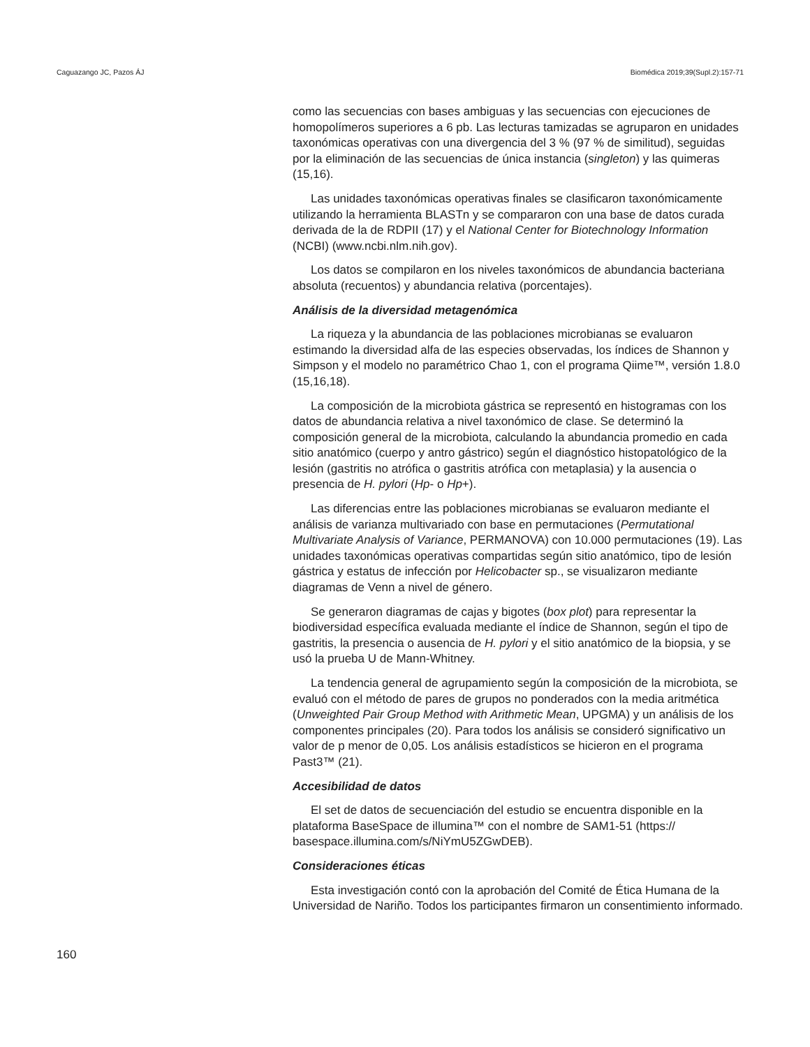Caguazango JC, Pazos ÁJ Biomédica 2019;39(Supl.2):157-71
como las secuencias con bases ambiguas y las secuencias con ejecuciones de homopolímeros superiores a 6 pb. Las lecturas tamizadas se agruparon en unidades taxonómicas operativas con una divergencia del 3 % (97 % de similitud), seguidas por la eliminación de las secuencias de única instancia (singleton) y las quimeras (15,16).
Las unidades taxonómicas operativas finales se clasificaron taxonómicamente utilizando la herramienta BLASTn y se compararon con una base de datos curada derivada de la de RDPII (17) y el National Center for Biotechnology Information (NCBI) (www.ncbi.nlm.nih.gov).
Los datos se compilaron en los niveles taxonómicos de abundancia bacteriana absoluta (recuentos) y abundancia relativa (porcentajes).
Análisis de la diversidad metagenómica
La riqueza y la abundancia de las poblaciones microbianas se evaluaron estimando la diversidad alfa de las especies observadas, los índices de Shannon y Simpson y el modelo no paramétrico Chao 1, con el programa Qiime™, versión 1.8.0 (15,16,18).
La composición de la microbiota gástrica se representó en histogramas con los datos de abundancia relativa a nivel taxonómico de clase. Se determinó la composición general de la microbiota, calculando la abundancia promedio en cada sitio anatómico (cuerpo y antro gástrico) según el diagnóstico histopatológico de la lesión (gastritis no atrófica o gastritis atrófica con metaplasia) y la ausencia o presencia de H. pylori (Hp- o Hp+).
Las diferencias entre las poblaciones microbianas se evaluaron mediante el análisis de varianza multivariado con base en permutaciones (Permutational Multivariate Analysis of Variance, PERMANOVA) con 10.000 permutaciones (19). Las unidades taxonómicas operativas compartidas según sitio anatómico, tipo de lesión gástrica y estatus de infección por Helicobacter sp., se visualizaron mediante diagramas de Venn a nivel de género.
Se generaron diagramas de cajas y bigotes (box plot) para representar la biodiversidad específica evaluada mediante el índice de Shannon, según el tipo de gastritis, la presencia o ausencia de H. pylori y el sitio anatómico de la biopsia, y se usó la prueba U de Mann-Whitney.
La tendencia general de agrupamiento según la composición de la microbiota, se evaluó con el método de pares de grupos no ponderados con la media aritmética (Unweighted Pair Group Method with Arithmetic Mean, UPGMA) y un análisis de los componentes principales (20). Para todos los análisis se consideró significativo un valor de p menor de 0,05. Los análisis estadísticos se hicieron en el programa Past3™ (21).
Accesibilidad de datos
El set de datos de secuenciación del estudio se encuentra disponible en la plataforma BaseSpace de illumina™ con el nombre de SAM1-51 (https:// basespace.illumina.com/s/NiYmU5ZGwDEB).
Consideraciones éticas
Esta investigación contó con la aprobación del Comité de Ética Humana de la Universidad de Nariño. Todos los participantes firmaron un consentimiento informado.
160